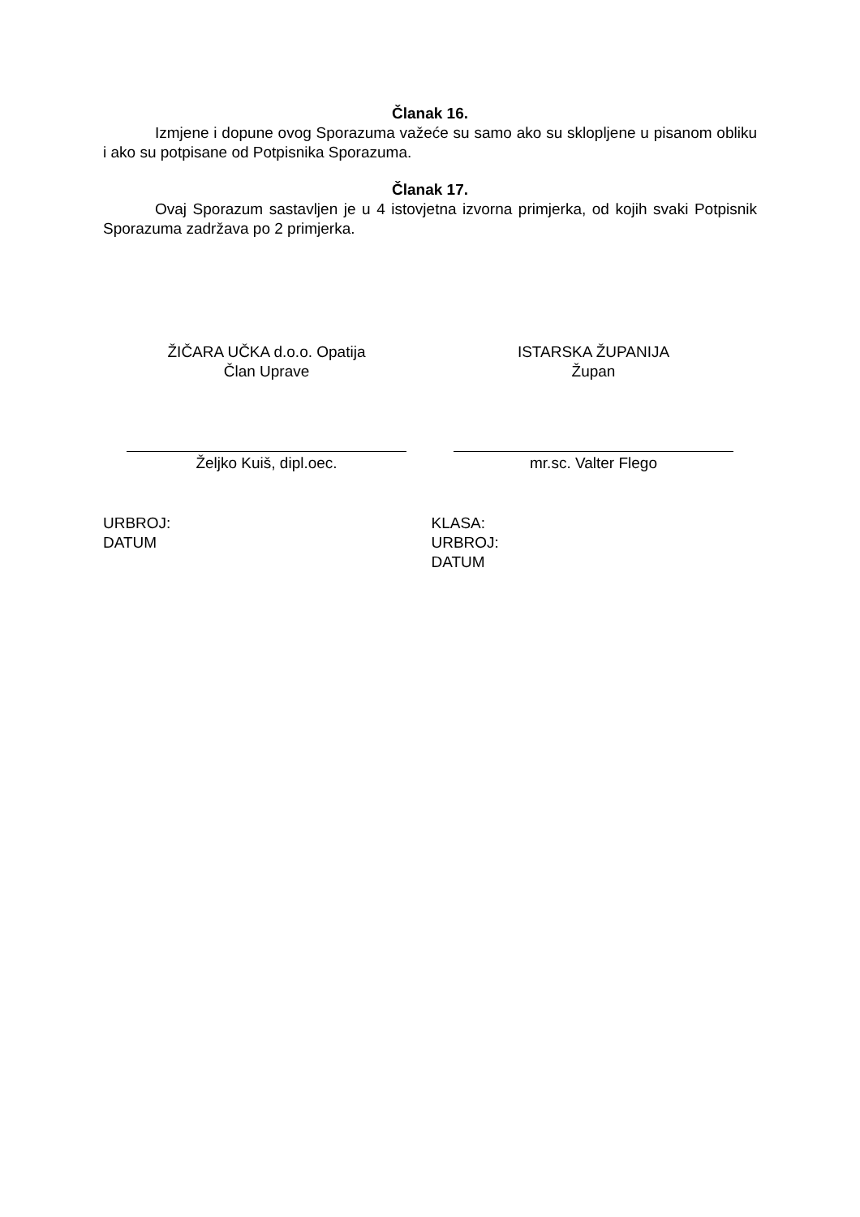Članak 16.
Izmjene i dopune ovog Sporazuma važeće su samo ako su sklopljene u pisanom obliku i ako su potpisane od Potpisnika Sporazuma.
Članak 17.
Ovaj Sporazum sastavljen je u 4 istovjetna izvorna primjerka, od kojih svaki Potpisnik Sporazuma zadržava po 2 primjerka.
ŽIČARA UČKA d.o.o. Opatija
Član Uprave
ISTARSKA ŽUPANIJA
Župan
Željko Kuiš, dipl.oec. mr.sc. Valter Flego
URBROJ:
DATUM
KLASA:
URBROJ:
DATUM